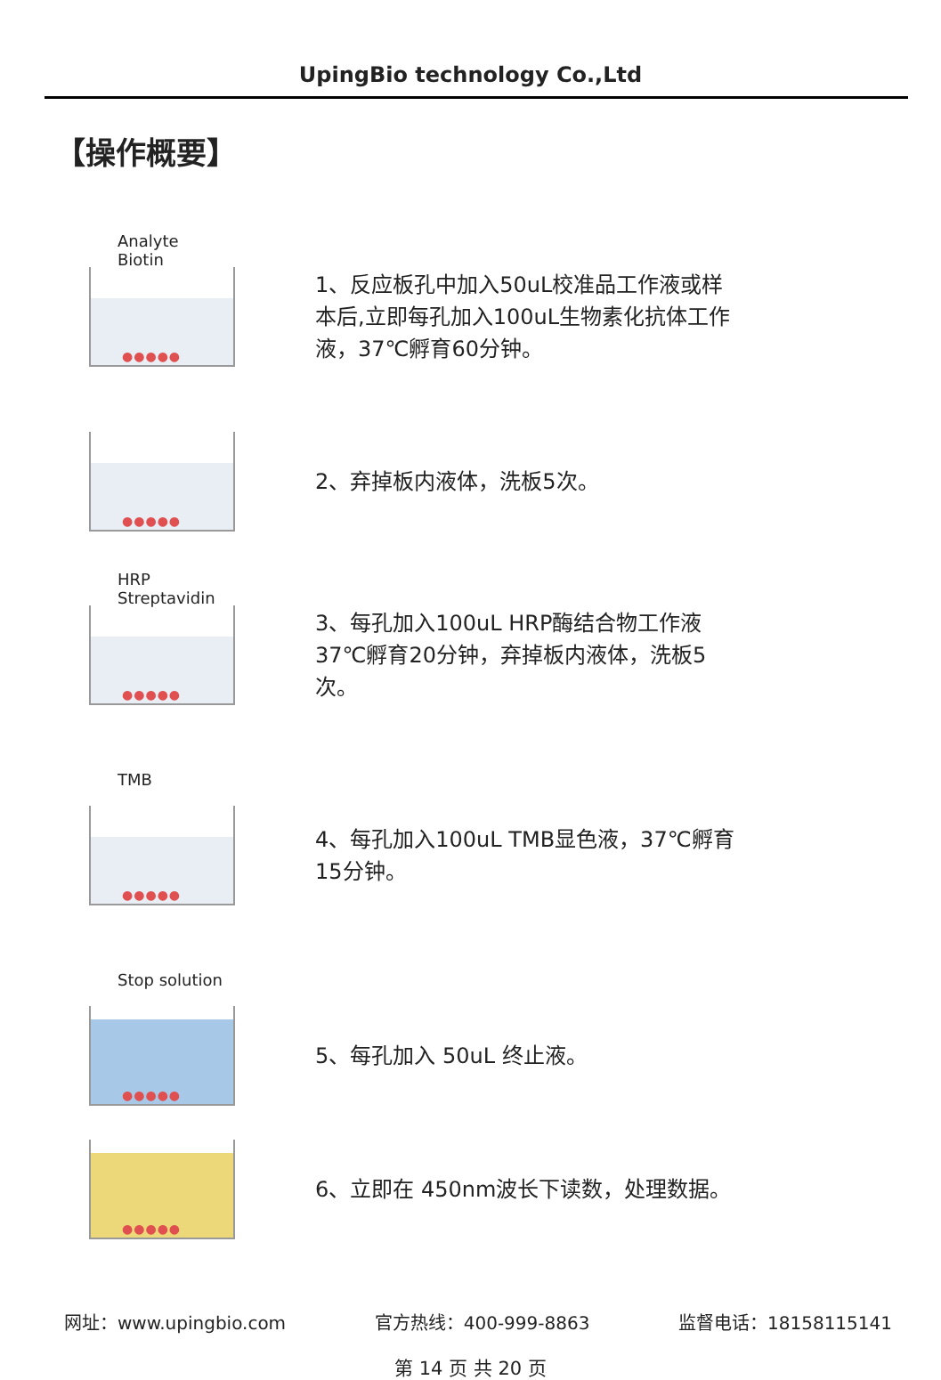UpingBio technology Co.,Ltd
【操作概要】
Analyte Biotin
●●●●●
1、反应板孔中加入50uL校准品工作液或样本后,立即每孔加入100uL生物素化抗体工作液，37℃孵育60分钟。
●●●●●
2、弃掉板内液体，洗板5次。
HRP Streptavidin
●●●●●
3、每孔加入100uL HRP酶结合物工作液37℃孵育20分钟，弃掉板内液体，洗板5次。
TMB
●●●●●
4、每孔加入100uL TMB显色液，37℃孵育 15分钟。
Stop solution
●●●●●
5、每孔加入 50uL 终止液。
●●●●●
6、立即在 450nm波长下读数，处理数据。
网址：www.upingbio.com 官方热线：400-999-8863 监督电话：18158115141
第 14 页 共 20 页